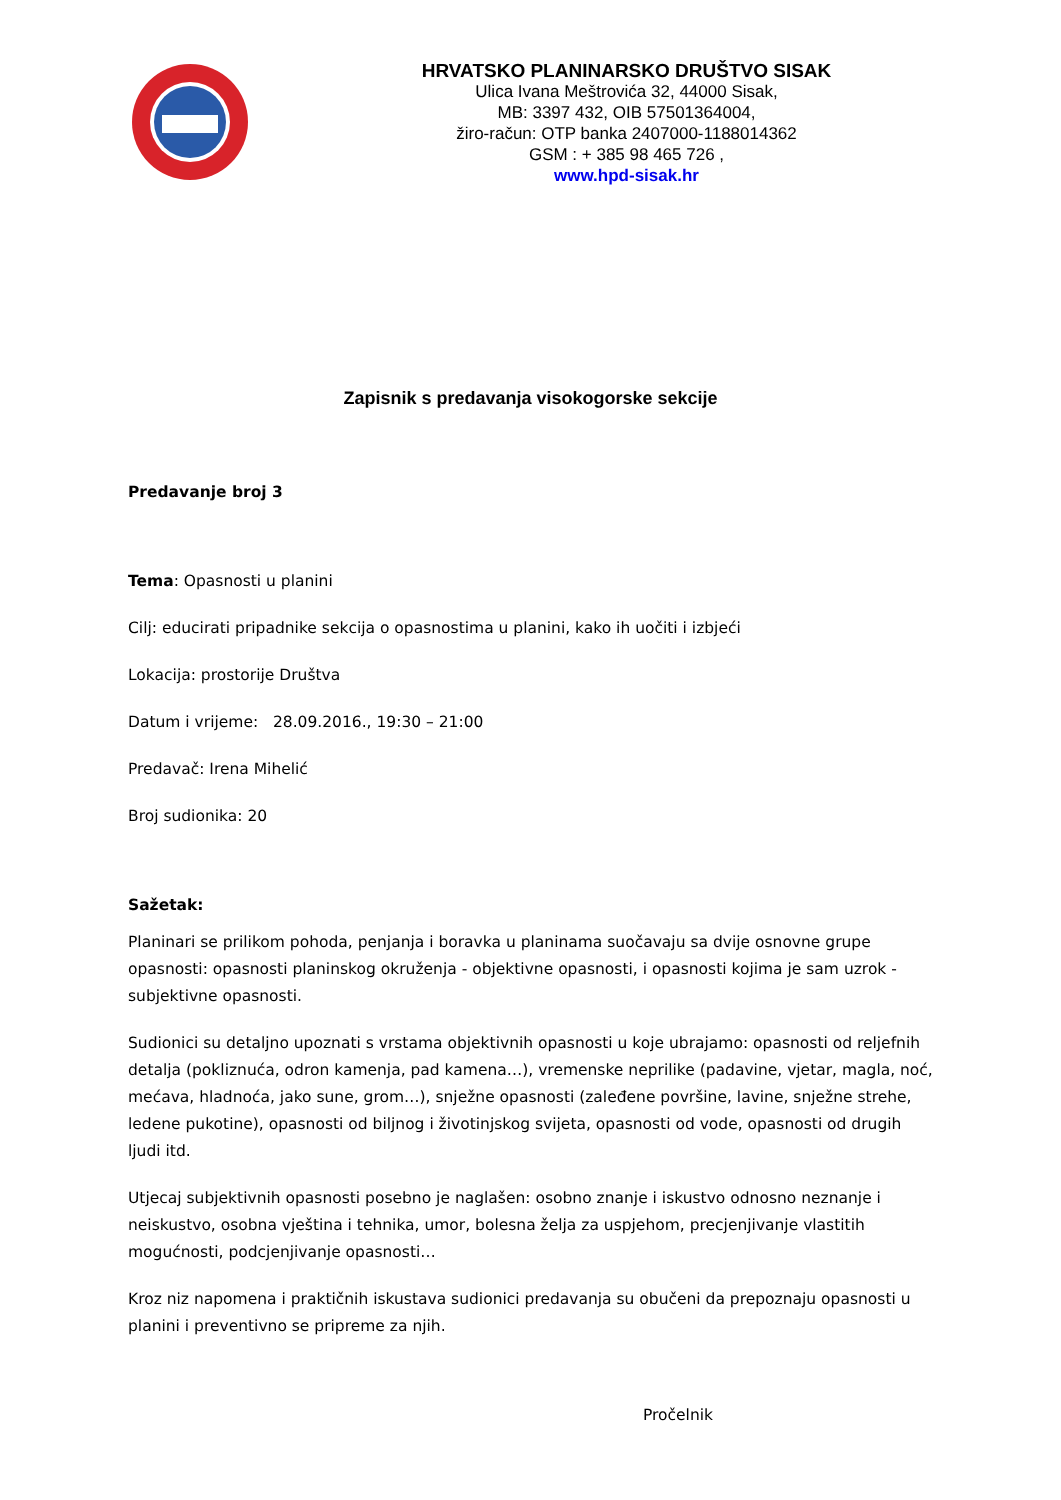HRVATSKO PLANINARSKO DRUŠTVO SISAK
Ulica Ivana Meštrovića 32, 44000 Sisak,
MB: 3397 432, OIB 57501364004,
žiro-račun: OTP banka 2407000-1188014362
GSM : + 385 98 465 726 ,
www.hpd-sisak.hr
Zapisnik s predavanja visokogorske sekcije
Predavanje broj 3
Tema: Opasnosti u planini
Cilj: educirati pripadnike sekcija o opasnostima u planini, kako ih uočiti i izbjeći
Lokacija: prostorije Društva
Datum i vrijeme: 28.09.2016., 19:30 – 21:00
Predavač: Irena Mihelić
Broj sudionika: 20
Sažetak:
Planinari se prilikom pohoda, penjanja i boravka u planinama suočavaju sa dvije osnovne grupe opasnosti: opasnosti planinskog okruženja - objektivne opasnosti, i opasnosti kojima je sam uzrok - subjektivne opasnosti.
Sudionici su detaljno upoznati s vrstama objektivnih opasnosti u koje ubrajamo: opasnosti od reljefnih detalja (pokliznuća, odron kamenja, pad kamena…), vremenske neprilike (padavine, vjetar, magla, noć, mećava, hladnoća, jako sune, grom…), snježne opasnosti (zaleđene površine, lavine, snježne strehe, ledene pukotine), opasnosti od biljnog i životinjskog svijeta, opasnosti od vode, opasnosti od drugih ljudi itd.
Utjecaj subjektivnih opasnosti posebno je naglašen: osobno znanje i iskustvo odnosno neznanje i neiskustvo, osobna vještina i tehnika, umor, bolesna želja za uspjehom, precjenjivanje vlastitih mogućnosti, podcjenjivanje opasnosti…
Kroz niz napomena i praktičnih iskustava sudionici predavanja su obučeni da prepoznaju opasnosti u planini i preventivno se pripreme za njih.
Pročelnik